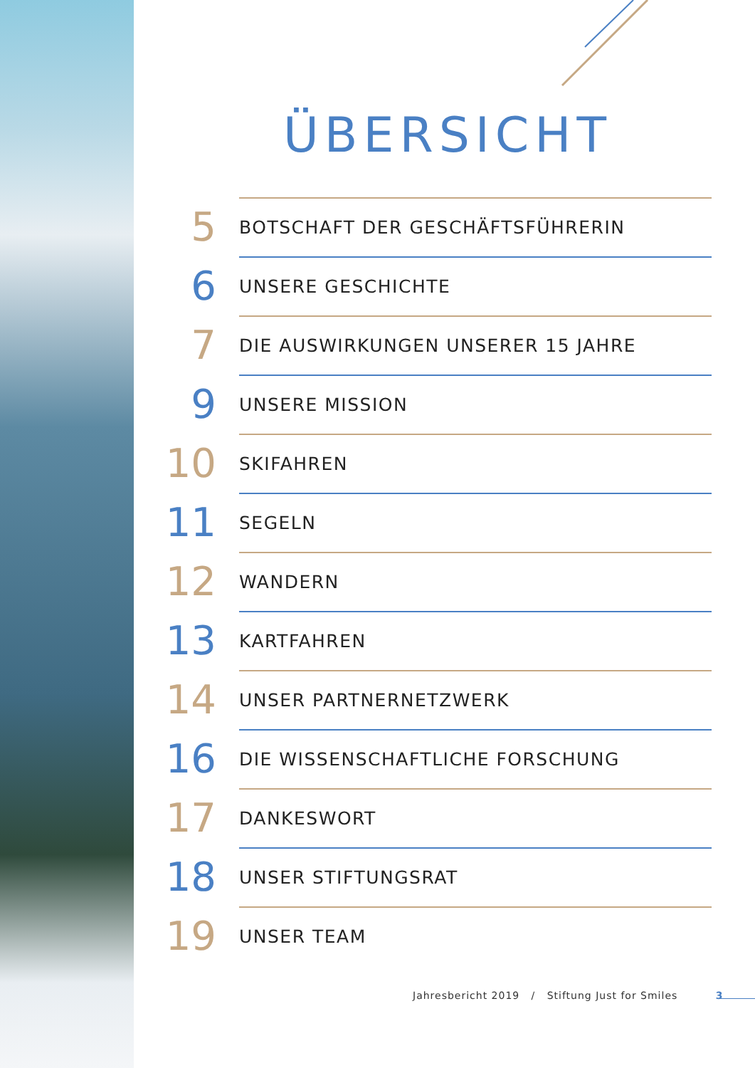ÜBERSICHT
5
BOTSCHAFT DER GESCHÄFTSFÜHRERIN
6
UNSERE GESCHICHTE
7
DIE AUSWIRKUNGEN UNSERER 15 JAHRE
9
UNSERE MISSION
10
SKIFAHREN
11
SEGELN
12
WANDERN
13
KARTFAHREN
14
UNSER PARTNERNETZWERK
16
DIE WISSENSCHAFTLICHE FORSCHUNG
17
DANKESWORT
18
UNSER STIFTUNGSRAT
19
UNSER TEAM
Jahresbericht 2019 / Stiftung Just for Smiles 3